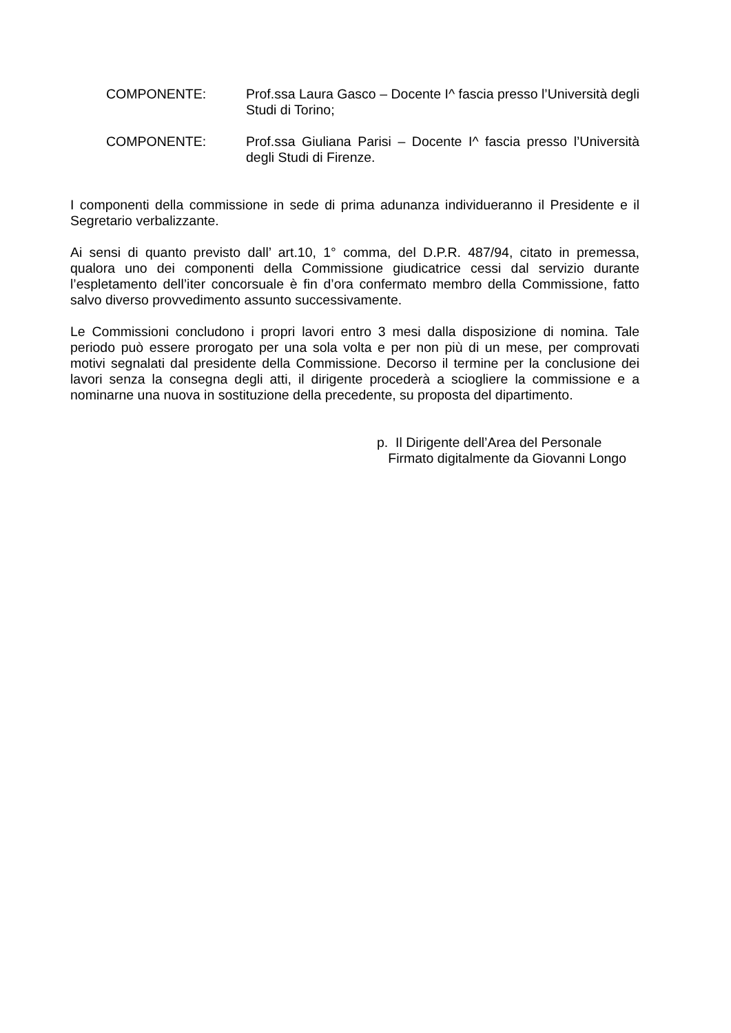COMPONENTE: Prof.ssa Laura Gasco – Docente I^ fascia presso l’Università degli Studi di Torino;
COMPONENTE: Prof.ssa Giuliana Parisi – Docente I^ fascia presso l’Università degli Studi di Firenze.
I componenti della commissione in sede di prima adunanza individueranno il Presidente e il Segretario verbalizzante.
Ai sensi di quanto previsto dall’ art.10, 1° comma, del D.P.R. 487/94, citato in premessa, qualora uno dei componenti della Commissione giudicatrice cessi dal servizio durante l’espletamento dell’iter concorsuale è fin d’ora confermato membro della Commissione, fatto salvo diverso provvedimento assunto successivamente.
Le Commissioni concludono i propri lavori entro 3 mesi dalla disposizione di nomina. Tale periodo può essere prorogato per una sola volta e per non più di un mese, per comprovati motivi segnalati dal presidente della Commissione. Decorso il termine per la conclusione dei lavori senza la consegna degli atti, il dirigente procederà a sciogliere la commissione e a nominarne una nuova in sostituzione della precedente, su proposta del dipartimento.
p. Il Dirigente dell’Area del Personale
Firmato digitalmente da Giovanni Longo